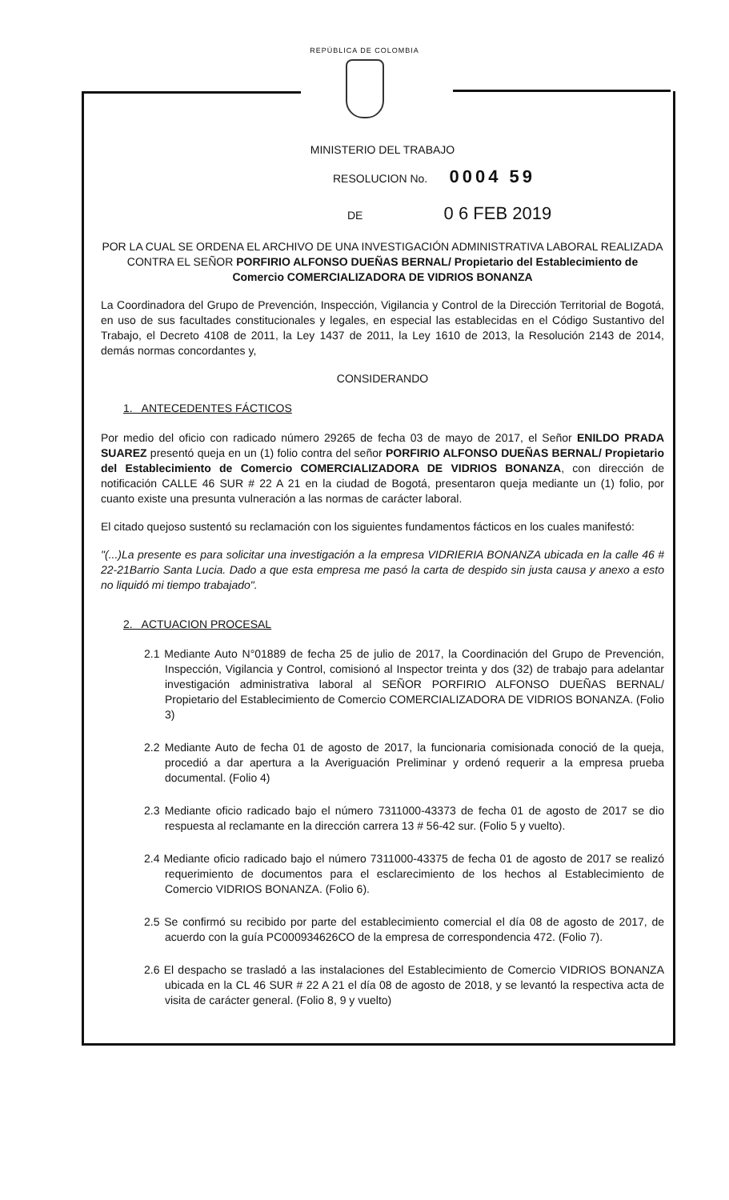REPÚBLICA DE COLOMBIA
MINISTERIO DEL TRABAJO
RESOLUCION No. 0004 59
DE 0 6 FEB 2019
POR LA CUAL SE ORDENA EL ARCHIVO DE UNA INVESTIGACIÓN ADMINISTRATIVA LABORAL REALIZADA CONTRA EL SEÑOR PORFIRIO ALFONSO DUEÑAS BERNAL/ Propietario del Establecimiento de Comercio COMERCIALIZADORA DE VIDRIOS BONANZA
La Coordinadora del Grupo de Prevención, Inspección, Vigilancia y Control de la Dirección Territorial de Bogotá, en uso de sus facultades constitucionales y legales, en especial las establecidas en el Código Sustantivo del Trabajo, el Decreto 4108 de 2011, la Ley 1437 de 2011, la Ley 1610 de 2013, la Resolución 2143 de 2014, demás normas concordantes y,
CONSIDERANDO
1. ANTECEDENTES FÁCTICOS
Por medio del oficio con radicado número 29265 de fecha 03 de mayo de 2017, el Señor ENILDO PRADA SUAREZ presentó queja en un (1) folio contra del señor PORFIRIO ALFONSO DUEÑAS BERNAL/ Propietario del Establecimiento de Comercio COMERCIALIZADORA DE VIDRIOS BONANZA, con dirección de notificación CALLE 46 SUR # 22 A 21 en la ciudad de Bogotá, presentaron queja mediante un (1) folio, por cuanto existe una presunta vulneración a las normas de carácter laboral.
El citado quejoso sustentó su reclamación con los siguientes fundamentos fácticos en los cuales manifestó:
"(...)La presente es para solicitar una investigación a la empresa VIDRIERIA BONANZA ubicada en la calle 46 # 22-21Barrio Santa Lucia. Dado a que esta empresa me pasó la carta de despido sin justa causa y anexo a esto no liquidó mi tiempo trabajado".
2. ACTUACION PROCESAL
2.1 Mediante Auto N°01889 de fecha 25 de julio de 2017, la Coordinación del Grupo de Prevención, Inspección, Vigilancia y Control, comisionó al Inspector treinta y dos (32) de trabajo para adelantar investigación administrativa laboral al SEÑOR PORFIRIO ALFONSO DUEÑAS BERNAL/ Propietario del Establecimiento de Comercio COMERCIALIZADORA DE VIDRIOS BONANZA. (Folio 3)
2.2 Mediante Auto de fecha 01 de agosto de 2017, la funcionaria comisionada conoció de la queja, procedió a dar apertura a la Averiguación Preliminar y ordenó requerir a la empresa prueba documental. (Folio 4)
2.3 Mediante oficio radicado bajo el número 7311000-43373 de fecha 01 de agosto de 2017 se dio respuesta al reclamante en la dirección carrera 13 # 56-42 sur. (Folio 5 y vuelto).
2.4 Mediante oficio radicado bajo el número 7311000-43375 de fecha 01 de agosto de 2017 se realizó requerimiento de documentos para el esclarecimiento de los hechos al Establecimiento de Comercio VIDRIOS BONANZA. (Folio 6).
2.5 Se confirmó su recibido por parte del establecimiento comercial el día 08 de agosto de 2017, de acuerdo con la guía PC000934626CO de la empresa de correspondencia 472. (Folio 7).
2.6 El despacho se trasladó a las instalaciones del Establecimiento de Comercio VIDRIOS BONANZA ubicada en la CL 46 SUR # 22 A 21 el día 08 de agosto de 2018, y se levantó la respectiva acta de visita de carácter general. (Folio 8, 9 y vuelto)